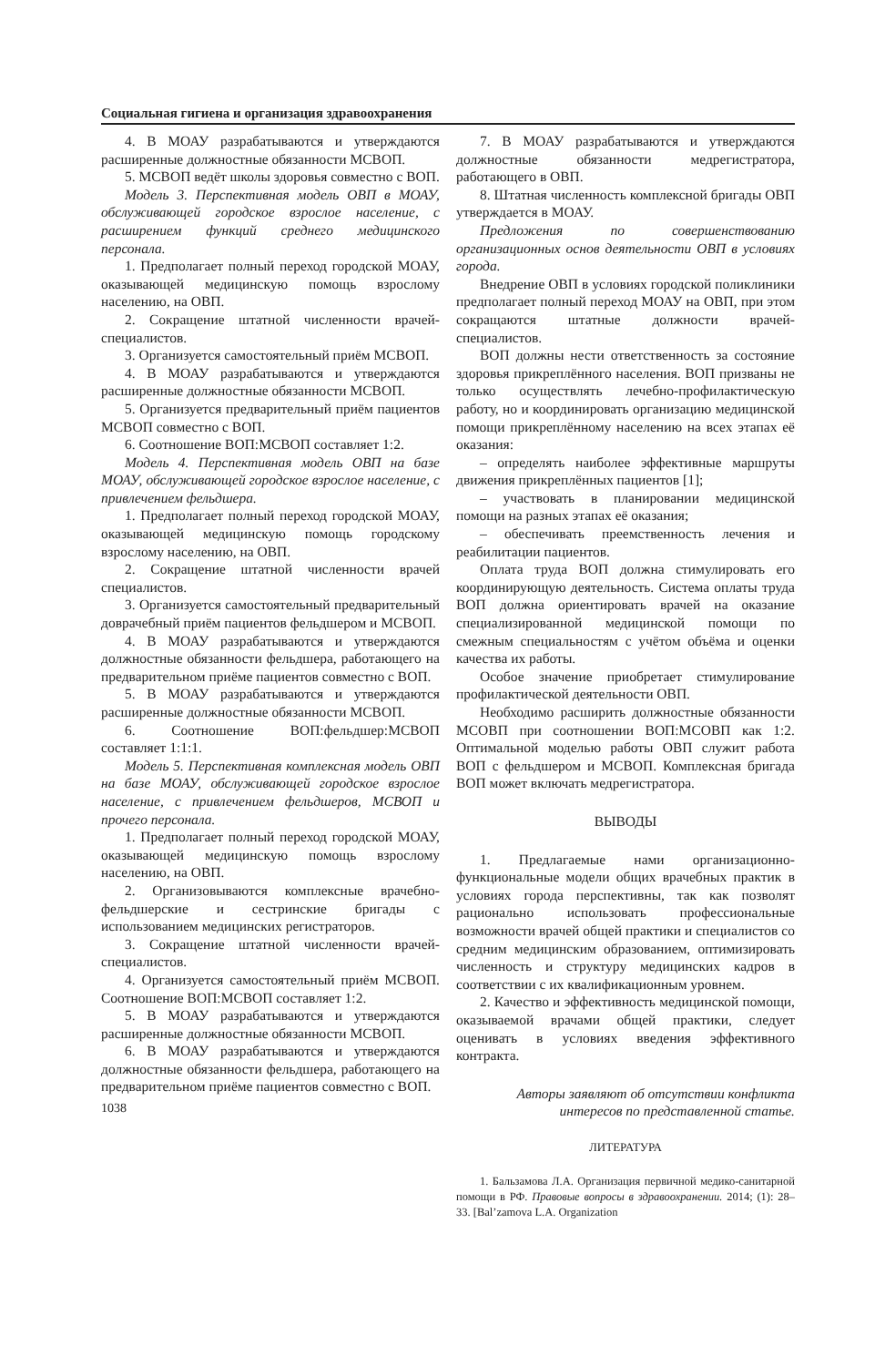Социальная гигиена и организация здравоохранения
4. В МОАУ разрабатываются и утверждаются расширенные должностные обязанности МСВОП.
5. МСВОП ведёт школы здоровья совместно с ВОП.
Модель 3. Перспективная модель ОВП в МОАУ, обслуживающей городское взрослое население, с расширением функций среднего медицинского персонала.
1. Предполагает полный переход городской МОАУ, оказывающей медицинскую помощь взрослому населению, на ОВП.
2. Сокращение штатной численности врачей-специалистов.
3. Организуется самостоятельный приём МСВОП.
4. В МОАУ разрабатываются и утверждаются расширенные должностные обязанности МСВОП.
5. Организуется предварительный приём пациентов МСВОП совместно с ВОП.
6. Соотношение ВОП:МСВОП составляет 1:2.
Модель 4. Перспективная модель ОВП на базе МОАУ, обслуживающей городское взрослое население, с привлечением фельдшера.
1. Предполагает полный переход городской МОАУ, оказывающей медицинскую помощь городскому взрослому населению, на ОВП.
2. Сокращение штатной численности врачей специалистов.
3. Организуется самостоятельный предварительный доврачебный приём пациентов фельдшером и МСВОП.
4. В МОАУ разрабатываются и утверждаются должностные обязанности фельдшера, работающего на предварительном приёме пациентов совместно с ВОП.
5. В МОАУ разрабатываются и утверждаются расширенные должностные обязанности МСВОП.
6. Соотношение ВОП:фельдшер:МСВОП составляет 1:1:1.
Модель 5. Перспективная комплексная модель ОВП на базе МОАУ, обслуживающей городское взрослое население, с привлечением фельдшеров, МСВОП и прочего персонала.
1. Предполагает полный переход городской МОАУ, оказывающей медицинскую помощь взрослому населению, на ОВП.
2. Организовываются комплексные врачебно-фельдшерские и сестринские бригады с использованием медицинских регистраторов.
3. Сокращение штатной численности врачей-специалистов.
4. Организуется самостоятельный приём МСВОП. Соотношение ВОП:МСВОП составляет 1:2.
5. В МОАУ разрабатываются и утверждаются расширенные должностные обязанности МСВОП.
6. В МОАУ разрабатываются и утверждаются должностные обязанности фельдшера, работающего на предварительном приёме пациентов совместно с ВОП.
1038
7. В МОАУ разрабатываются и утверждаются должностные обязанности медрегистратора, работающего в ОВП.
8. Штатная численность комплексной бригады ОВП утверждается в МОАУ.
Предложения по совершенствованию организационных основ деятельности ОВП в условиях города.
Внедрение ОВП в условиях городской поликлиники предполагает полный переход МОАУ на ОВП, при этом сокращаются штатные должности врачей-специалистов.
ВОП должны нести ответственность за состояние здоровья прикреплённого населения. ВОП призваны не только осуществлять лечебно-профилактическую работу, но и координировать организацию медицинской помощи прикреплённому населению на всех этапах её оказания:
– определять наиболее эффективные маршруты движения прикреплённых пациентов [1];
– участвовать в планировании медицинской помощи на разных этапах её оказания;
– обеспечивать преемственность лечения и реабилитации пациентов.
Оплата труда ВОП должна стимулировать его координирующую деятельность. Система оплаты труда ВОП должна ориентировать врачей на оказание специализированной медицинской помощи по смежным специальностям с учётом объёма и оценки качества их работы.
Особое значение приобретает стимулирование профилактической деятельности ОВП.
Необходимо расширить должностные обязанности МСОВП при соотношении ВОП:МСОВП как 1:2. Оптимальной моделью работы ОВП служит работа ВОП с фельдшером и МСВОП. Комплексная бригада ВОП может включать медрегистратора.
ВЫВОДЫ
1. Предлагаемые нами организационно-функциональные модели общих врачебных практик в условиях города перспективны, так как позволят рационально использовать профессиональные возможности врачей общей практики и специалистов со средним медицинским образованием, оптимизировать численность и структуру медицинских кадров в соответствии с их квалификационным уровнем.
2. Качество и эффективность медицинской помощи, оказываемой врачами общей практики, следует оценивать в условиях введения эффективного контракта.
Авторы заявляют об отсутствии конфликта интересов по представленной статье.
ЛИТЕРАТУРА
1. Бальзамова Л.А. Организация первичной медико-санитарной помощи в РФ. Правовые вопросы в здравоохранении. 2014; (1): 28–33. [Bal’zamova L.A. Organization